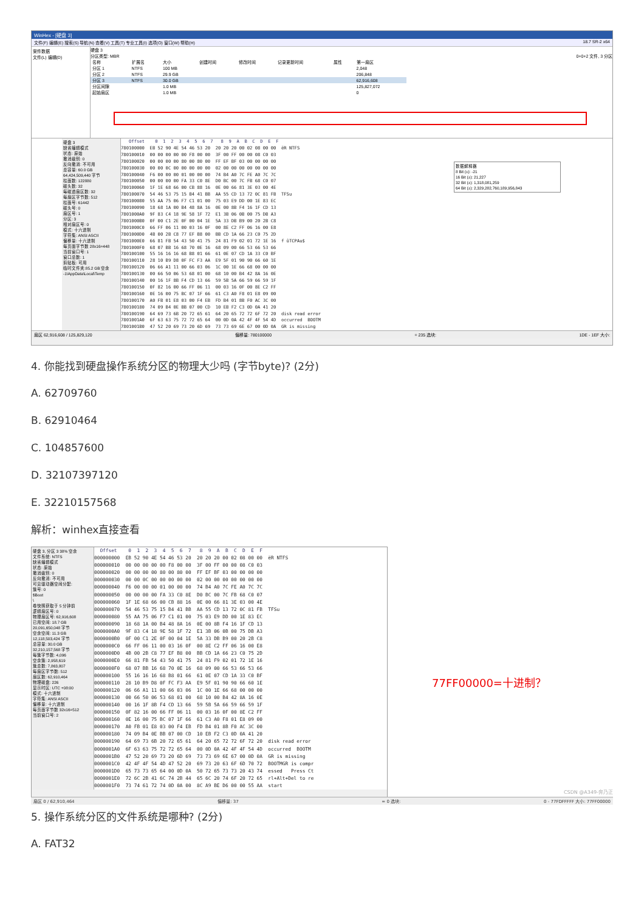WinHex - [硬盘 3]
文件(F) 编辑(E) 搜索(S) 导航(N) 查看(V) 工具(T) 专业工具(I) 选项(O) 窗口(W) 帮助(H) 18.7 SR-2 x64
案件数据
文件(L) 编辑(D)
硬盘 3
分区类型: MBR 0+0+2 文件, 3 分区
| 名称 | 扩展名 | 大小 | 创建时间 | 修改时间 | 记录更新时间 | 属性 | 第一扇区 |
| --- | --- | --- | --- | --- | --- | --- | --- |
| 分区 1 | NTFS | 100 MB | | | | | 2,048 |
| 分区 2 | NTFS | 29.9 GB | | | | | 206,848 |
| 分区 3 | NTFS | 30.0 GB | | | | | 62,916,608 |
| 分区间隙 | | 1.0 MB | | | | | 125,827,072 |
| 起始扇区 | | 1.0 MB | | | | | 0 |
硬盘 3
缺省编辑模式
状态: 原始
撤消级别: 0
反向撤消: 不可用
总容量: 60.0 GB
64,424,509,440 字节
柱面数: 122880
磁头数: 32
每磁道扇区数: 32
每扇区字节数: 512
柱面号: 61442
磁头号: 0
扇区号: 1
分区: 3
相对扇区号: 0
模式: 十六进制
字符集: ANSI ASCII
偏移量: 十六进制
每页面字节数 28x16=448
当前窗口号: 1
窗口总数: 1
剪贴板: 可用
临时文件夹:85.2 GB 空余
-1\AppData\Local\Temp
   Offset    0  1  2  3  4  5  6  7   8  9  A  B  C  D  E  F
780100000  EB 52 90 4E 54 46 53 20  20 20 20 00 02 08 00 00  ëR NTFS
780100010  00 00 00 00 00 F8 00 00  3F 00 FF 00 00 08 C0 03
780100020  00 00 00 00 80 00 80 00  FF EF BF 03 00 00 00 00
780100030  00 00 0C 00 00 00 00 00  02 00 00 00 00 00 00 00
780100040  F6 00 00 00 01 00 00 00  74 B4 A0 7C FE A0 7C 7C
780100050  00 00 00 00 FA 33 C0 8E  D0 BC 00 7C FB 68 C0 07
780100060  1F 1E 68 66 00 CB 88 16  0E 00 66 81 3E 03 00 4E
780100070  54 46 53 75 15 B4 41 BB  AA 55 CD 13 72 0C 81 FB  TFSu
780100080  55 AA 75 06 F7 C1 01 00  75 03 E9 DD 00 1E 83 EC
780100090  18 68 1A 00 B4 48 8A 16  0E 00 8B F4 16 1F CD 13
7801000A0  9F 83 C4 18 9E 58 1F 72  E1 3B 06 0B 00 75 DB A3
7801000B0  0F 00 C1 2E 0F 00 04 1E  5A 33 DB B9 00 20 2B C8
7801000C0  66 FF 06 11 00 03 16 0F  00 8E C2 FF 06 16 00 E8
7801000D0  4B 00 2B C8 77 EF B8 00  BB CD 1A 66 23 C0 75 2D
7801000E0  66 81 FB 54 43 50 41 75  24 81 F9 02 01 72 1E 16  f ûTCPAu$
7801000F0  68 07 BB 16 68 70 0E 16  68 09 00 66 53 66 53 66
780100100  55 16 16 16 68 B8 01 66  61 0E 07 CD 1A 33 C0 BF
780100110  28 10 B9 D8 0F FC F3 AA  E9 5F 01 90 90 66 60 1E
780100120  06 66 A1 11 00 66 03 06  1C 00 1E 66 68 00 00 00
780100130  00 66 50 06 53 68 01 00  68 10 00 B4 42 8A 16 0E
780100140  00 16 1F 8B F4 CD 13 66  59 5B 5A 66 59 66 59 1F
780100150  0F 82 16 00 66 FF 06 11  00 03 16 0F 00 8E C2 FF
780100160  0E 16 00 75 BC 07 1F 66  61 C3 A0 F8 01 E8 09 00
780100170  A0 FB 01 E8 03 00 F4 EB  FD B4 01 8B F0 AC 3C 00
780100180  74 09 B4 0E BB 07 00 CD  10 EB F2 C3 0D 0A 41 20
780100190  64 69 73 6B 20 72 65 61  64 20 65 72 72 6F 72 20  disk read error
7801001A0  6F 63 63 75 72 72 65 64  00 0D 0A 42 4F 4F 54 4D  occurred  BOOTM
7801001B0  47 52 20 69 73 20 6D 69  73 73 69 6E 67 00 0D 0A  GR is missing
数据解释器
8 Bit (±): -21
16 Bit (±): 21,227
32 Bit (±): 1,318,081,259
64 Bit (±): 2,329,282,760,189,956,843
扇区 62,916,608 / 125,829,120 偏移量: 780100000 = 235 选块: 1DE - 1EF 大小:
4. 你能找到硬盘操作系统分区的物理大少吗 (字节byte)? (2分)
A. 62709760
B. 62910464
C. 104857600
D. 32107397120
E. 32210157568
解析：winhex直接查看
硬盘 3, 分区 3 38% 空余
文件系统: NTFS
缺省编辑模式
状态: 原始
撤消级别: 0
反向撤消: 不可用
可见驱动器空间分配:
簇号: 0
$Boot
\
卷快照获取于 5 分钟前
逻辑扇区号: 0
物理扇区号: 62,916,608
已用空间: 18.7 GB
20,091,650,048 字节
空余空间: 11.3 GB
12,118,503,424 字节
总容量: 30.0 GB
32,210,157,568 字节
每簇字节数: 4,096
空余簇: 2,958,619
簇总数: 7,863,807
每扇区字节数: 512
扇区数: 62,910,464
物理磁盘: 226
显示时区: UTC +08:00
模式: 十六进制
字符集: ANSI ASCII
偏移量: 十六进制
每页面字节数 32x16=512
当前窗口号: 2
  Offset    0  1  2  3  4  5  6  7   8  9  A  B  C  D  E  F
000000000  EB 52 90 4E 54 46 53 20  20 20 20 00 02 08 00 00  ëR NTFS
000000010  00 00 00 00 00 F8 00 00  3F 00 FF 00 00 08 C0 03
000000020  00 00 00 00 80 00 80 00  FF EF BF 03 00 00 00 00
000000030  00 00 0C 00 00 00 00 00  02 00 00 00 00 00 00 00
000000040  F6 00 00 00 01 00 00 00  74 B4 A0 7C FE A0 7C 7C
000000050  00 00 00 00 FA 33 C0 8E  D0 BC 00 7C FB 68 C0 07
000000060  1F 1E 68 66 00 CB 88 16  0E 00 66 81 3E 03 00 4E
000000070  54 46 53 75 15 B4 41 BB  AA 55 CD 13 72 0C 81 FB  TFSu
000000080  55 AA 75 06 F7 C1 01 00  75 03 E9 DD 00 1E 83 EC
000000090  18 68 1A 00 B4 48 8A 16  0E 00 8B F4 16 1F CD 13
0000000A0  9F 83 C4 18 9E 58 1F 72  E1 3B 06 0B 00 75 DB A3
0000000B0  0F 00 C1 2E 0F 00 04 1E  5A 33 DB B9 00 20 2B C8
0000000C0  66 FF 06 11 00 03 16 0F  00 8E C2 FF 06 16 00 E8
0000000D0  4B 00 2B C8 77 EF B8 00  BB CD 1A 66 23 C0 75 2D
0000000E0  66 81 FB 54 43 50 41 75  24 81 F9 02 01 72 1E 16
0000000F0  68 07 BB 16 68 70 0E 16  68 09 00 66 53 66 53 66
000000100  55 16 16 16 68 B8 01 66  61 0E 07 CD 1A 33 C0 BF
000000110  28 10 B9 D8 0F FC F3 AA  E9 5F 01 90 90 66 60 1E
000000120  06 66 A1 11 00 66 03 06  1C 00 1E 66 68 00 00 00
000000130  00 66 50 06 53 68 01 00  68 10 00 B4 42 8A 16 0E
000000140  00 16 1F 8B F4 CD 13 66  59 5B 5A 66 59 66 59 1F
000000150  0F 82 16 00 66 FF 06 11  00 03 16 0F 00 8E C2 FF
000000160  0E 16 00 75 BC 07 1F 66  61 C3 A0 F8 01 E8 09 00
000000170  A0 FB 01 E8 03 00 F4 EB  FD B4 01 8B F0 AC 3C 00
000000180  74 09 B4 0E BB 07 00 CD  10 EB F2 C3 0D 0A 41 20
000000190  64 69 73 6B 20 72 65 61  64 20 65 72 72 6F 72 20  disk read error
0000001A0  6F 63 63 75 72 72 65 64  00 0D 0A 42 4F 4F 54 4D  occurred  BOOTM
0000001B0  47 52 20 69 73 20 6D 69  73 73 69 6E 67 00 0D 0A  GR is missing
0000001C0  42 4F 4F 54 4D 47 52 20  69 73 20 63 6F 6D 70 72  BOOTMGR is compr
0000001D0  65 73 73 65 64 00 0D 0A  50 72 65 73 73 20 43 74  essed   Press Ct
0000001E0  72 6C 2B 41 6C 74 2B 44  65 6C 20 74 6F 20 72 65  rl+Alt+Del to re
0000001F0  73 74 61 72 74 0D 0A 00  8C A9 BE D6 00 00 55 AA  start
77FF00000=十进制？
扇区 0 / 62,910,464 偏移量: 37 = 0 选块: 0 - 77FDFFFFF 大小: 77FF00000
CSDN @A349-奔乃正
5. 操作系统分区的文件系统是哪种? (2分)
A. FAT32